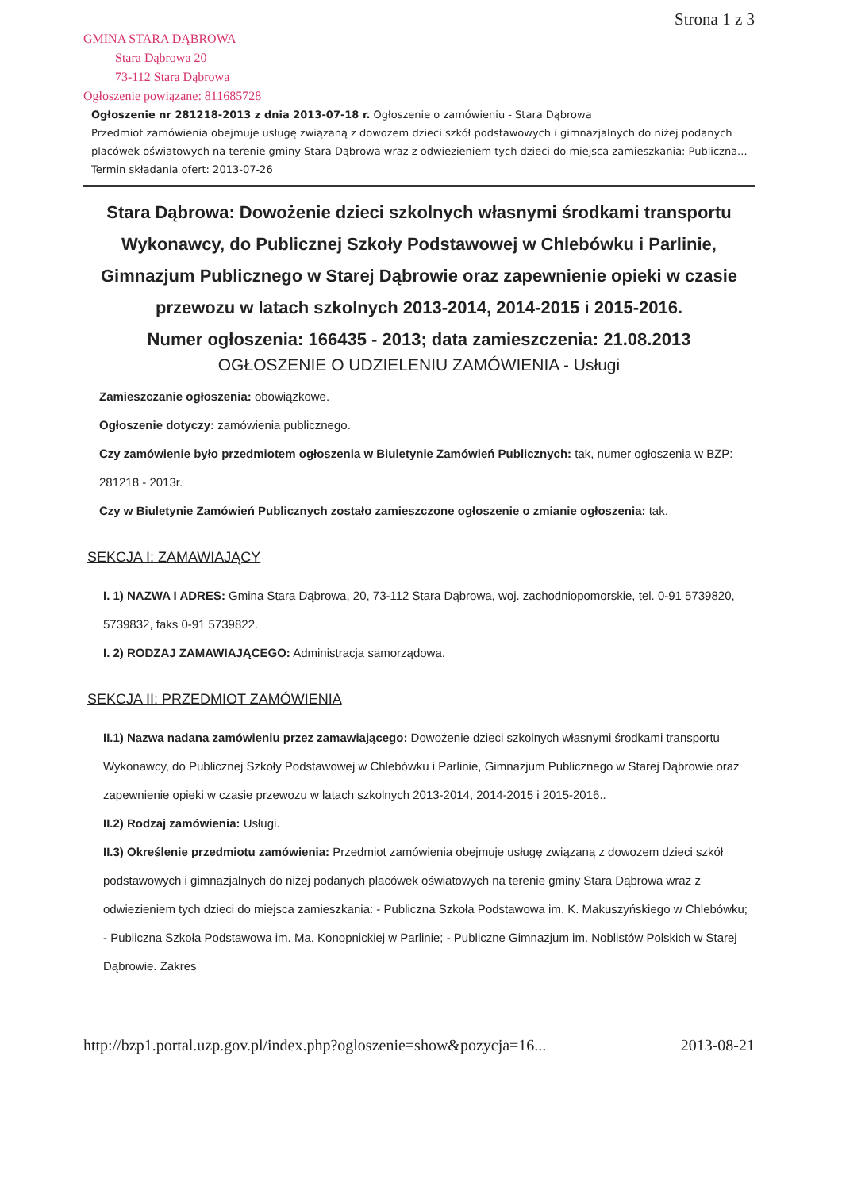GMINA STARA DĄBROWA
Stara Dąbrowa 20
73-112 Stara Dąbrowa
Ogłoszenie powiązane: 811685728
Strona 1 z 3
Ogłoszenie nr 281218-2013 z dnia 2013-07-18 r. Ogłoszenie o zamówieniu - Stara Dąbrowa
Przedmiot zamówienia obejmuje usługę związaną z dowozem dzieci szkół podstawowych i gimnazjalnych do niżej podanych placówek oświatowych na terenie gminy Stara Dąbrowa wraz z odwiezieniem tych dzieci do miejsca zamieszkania: Publiczna...
Termin składania ofert: 2013-07-26
Stara Dąbrowa: Dowożenie dzieci szkolnych własnymi środkami transportu Wykonawcy, do Publicznej Szkoły Podstawowej w Chlebówku i Parlinie, Gimnazjum Publicznego w Starej Dąbrowie oraz zapewnienie opieki w czasie przewozu w latach szkolnych 2013-2014, 2014-2015 i 2015-2016.
Numer ogłoszenia: 166435 - 2013; data zamieszczenia: 21.08.2013
OGŁOSZENIE O UDZIELENIU ZAMÓWIENIA - Usługi
Zamieszczanie ogłoszenia: obowiązkowe.
Ogłoszenie dotyczy: zamówienia publicznego.
Czy zamówienie było przedmiotem ogłoszenia w Biuletynie Zamówień Publicznych: tak, numer ogłoszenia w BZP: 281218 - 2013r.
Czy w Biuletynie Zamówień Publicznych zostało zamieszczone ogłoszenie o zmianie ogłoszenia: tak.
SEKCJA I: ZAMAWIAJĄCY
I. 1) NAZWA I ADRES: Gmina Stara Dąbrowa, 20, 73-112 Stara Dąbrowa, woj. zachodniopomorskie, tel. 0-91 5739820, 5739832, faks 0-91 5739822.
I. 2) RODZAJ ZAMAWIAJĄCEGO: Administracja samorządowa.
SEKCJA II: PRZEDMIOT ZAMÓWIENIA
II.1) Nazwa nadana zamówieniu przez zamawiającego: Dowożenie dzieci szkolnych własnymi środkami transportu Wykonawcy, do Publicznej Szkoły Podstawowej w Chlebówku i Parlinie, Gimnazjum Publicznego w Starej Dąbrowie oraz zapewnienie opieki w czasie przewozu w latach szkolnych 2013-2014, 2014-2015 i 2015-2016..
II.2) Rodzaj zamówienia: Usługi.
II.3) Określenie przedmiotu zamówienia: Przedmiot zamówienia obejmuje usługę związaną z dowozem dzieci szkół podstawowych i gimnazjalnych do niżej podanych placówek oświatowych na terenie gminy Stara Dąbrowa wraz z odwiezieniem tych dzieci do miejsca zamieszkania: - Publiczna Szkoła Podstawowa im. K. Makuszyńskiego w Chlebówku; - Publiczna Szkoła Podstawowa im. Ma. Konopnickiej w Parlinie; - Publiczne Gimnazjum im. Noblistów Polskich w Starej Dąbrowie. Zakres
http://bzp1.portal.uzp.gov.pl/index.php?ogloszenie=show&pozycja=16... 2013-08-21